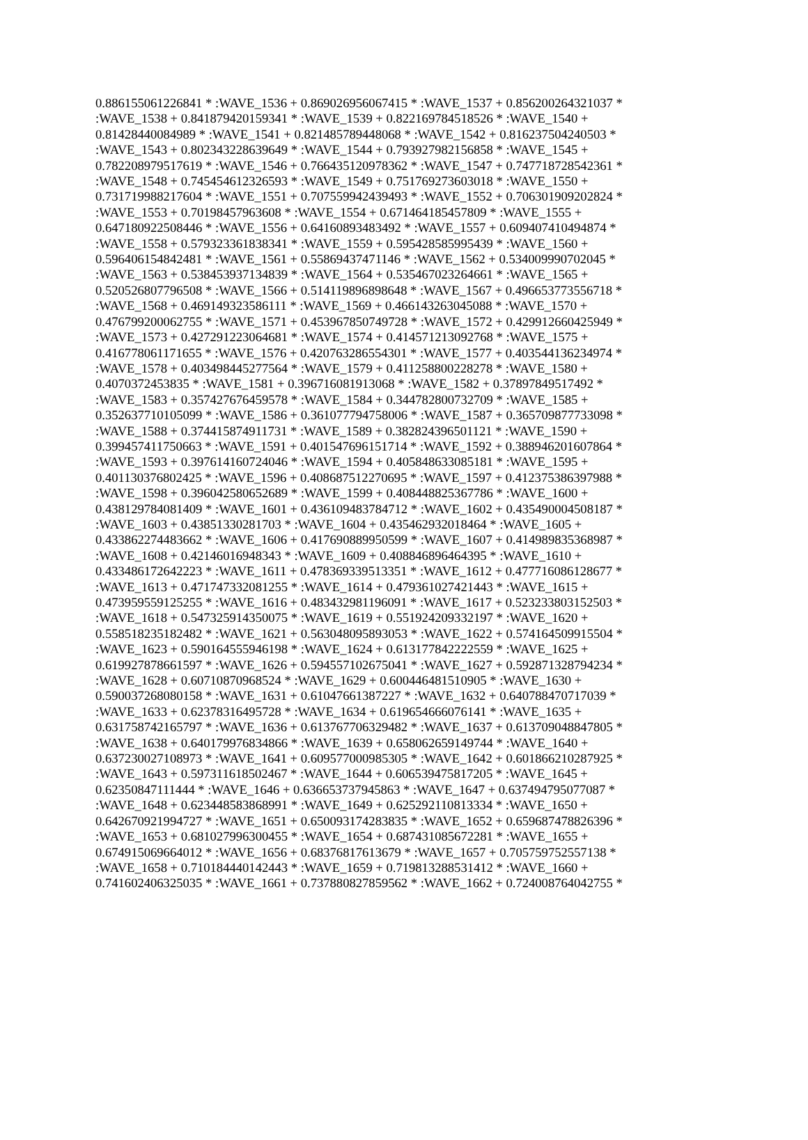0.886155061226841 * :WAVE_1536 + 0.869026956067415 * :WAVE_1537 + 0.856200264321037 *
:WAVE_1538 + 0.841879420159341 * :WAVE_1539 + 0.822169784518526 * :WAVE_1540 +
0.81428440084989 * :WAVE_1541 + 0.821485789448068 * :WAVE_1542 + 0.816237504240503 *
:WAVE_1543 + 0.802343228639649 * :WAVE_1544 + 0.793927982156858 * :WAVE_1545 +
0.782208979517619 * :WAVE_1546 + 0.766435120978362 * :WAVE_1547 + 0.747718728542361 *
:WAVE_1548 + 0.745454612326593 * :WAVE_1549 + 0.751769273603018 * :WAVE_1550 +
0.731719988217604 * :WAVE_1551 + 0.707559942439493 * :WAVE_1552 + 0.706301909202824 *
:WAVE_1553 + 0.70198457963608 * :WAVE_1554 + 0.671464185457809 * :WAVE_1555 +
0.647180922508446 * :WAVE_1556 + 0.64160893483492 * :WAVE_1557 + 0.609407410494874 *
:WAVE_1558 + 0.579323361838341 * :WAVE_1559 + 0.595428585995439 * :WAVE_1560 +
0.596406154842481 * :WAVE_1561 + 0.55869437471146 * :WAVE_1562 + 0.534009990702045 *
:WAVE_1563 + 0.538453937134839 * :WAVE_1564 + 0.535467023264661 * :WAVE_1565 +
0.520526807796508 * :WAVE_1566 + 0.514119896898648 * :WAVE_1567 + 0.496653773556718 *
:WAVE_1568 + 0.469149323586111 * :WAVE_1569 + 0.466143263045088 * :WAVE_1570 +
0.476799200062755 * :WAVE_1571 + 0.453967850749728 * :WAVE_1572 + 0.429912660425949 *
:WAVE_1573 + 0.427291223064681 * :WAVE_1574 + 0.414571213092768 * :WAVE_1575 +
0.416778061171655 * :WAVE_1576 + 0.420763286554301 * :WAVE_1577 + 0.403544136234974 *
:WAVE_1578 + 0.403498445277564 * :WAVE_1579 + 0.411258800228278 * :WAVE_1580 +
0.4070372453835 * :WAVE_1581 + 0.396716081913068 * :WAVE_1582 + 0.37897849517492 *
:WAVE_1583 + 0.357427676459578 * :WAVE_1584 + 0.344782800732709 * :WAVE_1585 +
0.352637710105099 * :WAVE_1586 + 0.361077794758006 * :WAVE_1587 + 0.365709877733098 *
:WAVE_1588 + 0.374415874911731 * :WAVE_1589 + 0.382824396501121 * :WAVE_1590 +
0.399457411750663 * :WAVE_1591 + 0.401547696151714 * :WAVE_1592 + 0.388946201607864 *
:WAVE_1593 + 0.397614160724046 * :WAVE_1594 + 0.405848633085181 * :WAVE_1595 +
0.401130376802425 * :WAVE_1596 + 0.408687512270695 * :WAVE_1597 + 0.412375386397988 *
:WAVE_1598 + 0.396042580652689 * :WAVE_1599 + 0.408448825367786 * :WAVE_1600 +
0.438129784081409 * :WAVE_1601 + 0.436109483784712 * :WAVE_1602 + 0.435490004508187 *
:WAVE_1603 + 0.43851330281703 * :WAVE_1604 + 0.435462932018464 * :WAVE_1605 +
0.433862274483662 * :WAVE_1606 + 0.417690889950599 * :WAVE_1607 + 0.414989835368987 *
:WAVE_1608 + 0.42146016948343 * :WAVE_1609 + 0.408846896464395 * :WAVE_1610 +
0.433486172642223 * :WAVE_1611 + 0.478369339513351 * :WAVE_1612 + 0.477716086128677 *
:WAVE_1613 + 0.471747332081255 * :WAVE_1614 + 0.479361027421443 * :WAVE_1615 +
0.473959559125255 * :WAVE_1616 + 0.483432981196091 * :WAVE_1617 + 0.523233803152503 *
:WAVE_1618 + 0.547325914350075 * :WAVE_1619 + 0.551924209332197 * :WAVE_1620 +
0.558518235182482 * :WAVE_1621 + 0.563048095893053 * :WAVE_1622 + 0.574164509915504 *
:WAVE_1623 + 0.590164555946198 * :WAVE_1624 + 0.613177842222559 * :WAVE_1625 +
0.619927878661597 * :WAVE_1626 + 0.594557102675041 * :WAVE_1627 + 0.592871328794234 *
:WAVE_1628 + 0.60710870968524 * :WAVE_1629 + 0.600446481510905 * :WAVE_1630 +
0.590037268080158 * :WAVE_1631 + 0.61047661387227 * :WAVE_1632 + 0.640788470717039 *
:WAVE_1633 + 0.62378316495728 * :WAVE_1634 + 0.619654666076141 * :WAVE_1635 +
0.631758742165797 * :WAVE_1636 + 0.613767706329482 * :WAVE_1637 + 0.613709048847805 *
:WAVE_1638 + 0.640179976834866 * :WAVE_1639 + 0.658062659149744 * :WAVE_1640 +
0.637230027108973 * :WAVE_1641 + 0.609577000985305 * :WAVE_1642 + 0.601866210287925 *
:WAVE_1643 + 0.597311618502467 * :WAVE_1644 + 0.606539475817205 * :WAVE_1645 +
0.62350847111444 * :WAVE_1646 + 0.636653737945863 * :WAVE_1647 + 0.637494795077087 *
:WAVE_1648 + 0.623448583868991 * :WAVE_1649 + 0.625292110813334 * :WAVE_1650 +
0.642670921994727 * :WAVE_1651 + 0.650093174283835 * :WAVE_1652 + 0.659687478826396 *
:WAVE_1653 + 0.681027996300455 * :WAVE_1654 + 0.687431085672281 * :WAVE_1655 +
0.674915069664012 * :WAVE_1656 + 0.68376817613679 * :WAVE_1657 + 0.705759752557138 *
:WAVE_1658 + 0.710184440142443 * :WAVE_1659 + 0.719813288531412 * :WAVE_1660 +
0.741602406325035 * :WAVE_1661 + 0.737880827859562 * :WAVE_1662 + 0.724008764042755 *